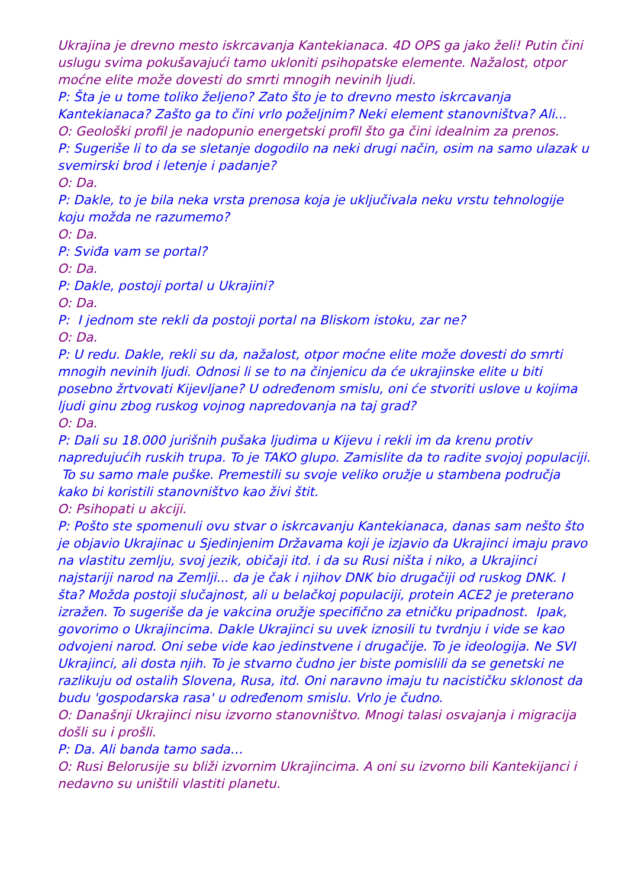Ukrajina je drevno mesto iskrcavanja Kantekianaca. 4D OPS ga jako želi! Putin čini uslugu svima pokušavajući tamo ukloniti psihopatske elemente. Nažalost, otpor moćne elite može dovesti do smrti mnogih nevinih ljudi.
P: Šta je u tome toliko željeno? Zato što je to drevno mesto iskrcavanja Kantekianaca? Zašto ga to čini vrlo poželjnim? Neki element stanovništva? Ali...
O: Geološki profil je nadopunio energetski profil što ga čini idealnim za prenos.
P: Sugeriše li to da se sletanje dogodilo na neki drugi način, osim na samo ulazak u svemirski brod i letenje i padanje?
O: Da.
P: Dakle, to je bila neka vrsta prenosa koja je uključivala neku vrstu tehnologije koju možda ne razumemo?
O: Da.
P: Sviđa vam se portal?
O: Da.
P: Dakle, postoji portal u Ukrajini?
O: Da.
P: I jednom ste rekli da postoji portal na Bliskom istoku, zar ne?
O: Da.
P: U redu. Dakle, rekli su da, nažalost, otpor moćne elite može dovesti do smrti mnogih nevinih ljudi. Odnosi li se to na činjenicu da će ukrajinske elite u biti posebno žrtvovati Kijevljane? U određenom smislu, oni će stvoriti uslove u kojima ljudi ginu zbog ruskog vojnog napredovanja na taj grad?
O: Da.
P: Dali su 18.000 jurišnih pušaka ljudima u Kijevu i rekli im da krenu protiv napredujućih ruskih trupa. To je TAKO glupo. Zamislite da to radite svojoj populaciji. To su samo male puške. Premestili su svoje veliko oružje u stambena područja kako bi koristili stanovništvo kao živi štit.
O: Psihopati u akciji.
P: Pošto ste spomenuli ovu stvar o iskrcavanju Kantekianaca, danas sam nešto što je objavio Ukrajinac u Sjedinjenim Državama koji je izjavio da Ukrajinci imaju pravo na vlastitu zemlju, svoj jezik, običaji itd. i da su Rusi ništa i niko, a Ukrajinci najstariji narod na Zemlji... da je čak i njihov DNK bio drugačiji od ruskog DNK. I šta? Možda postoji slučajnost, ali u belačkoj populaciji, protein ACE2 je preterano izražen. To sugeriše da je vakcina oružje specifično za etničku pripadnost. Ipak, govorimo o Ukrajincima. Dakle Ukrajinci su uvek iznosili tu tvrdnju i vide se kao odvojeni narod. Oni sebe vide kao jedinstvene i drugačije. To je ideologija. Ne SVI Ukrajinci, ali dosta njih. To je stvarno čudno jer biste pomislili da se genetski ne razlikuju od ostalih Slovena, Rusa, itd. Oni naravno imaju tu nacističku sklonost da budu 'gospodarska rasa' u određenom smislu. Vrlo je čudno.
O: Današnji Ukrajinci nisu izvorno stanovništvo. Mnogi talasi osvajanja i migracija došli su i prošli.
P: Da. Ali banda tamo sada…
O: Rusi Belorusije su bliži izvornim Ukrajincima. A oni su izvorno bili Kantekijanci i nedavno su uništili vlastiti planetu.